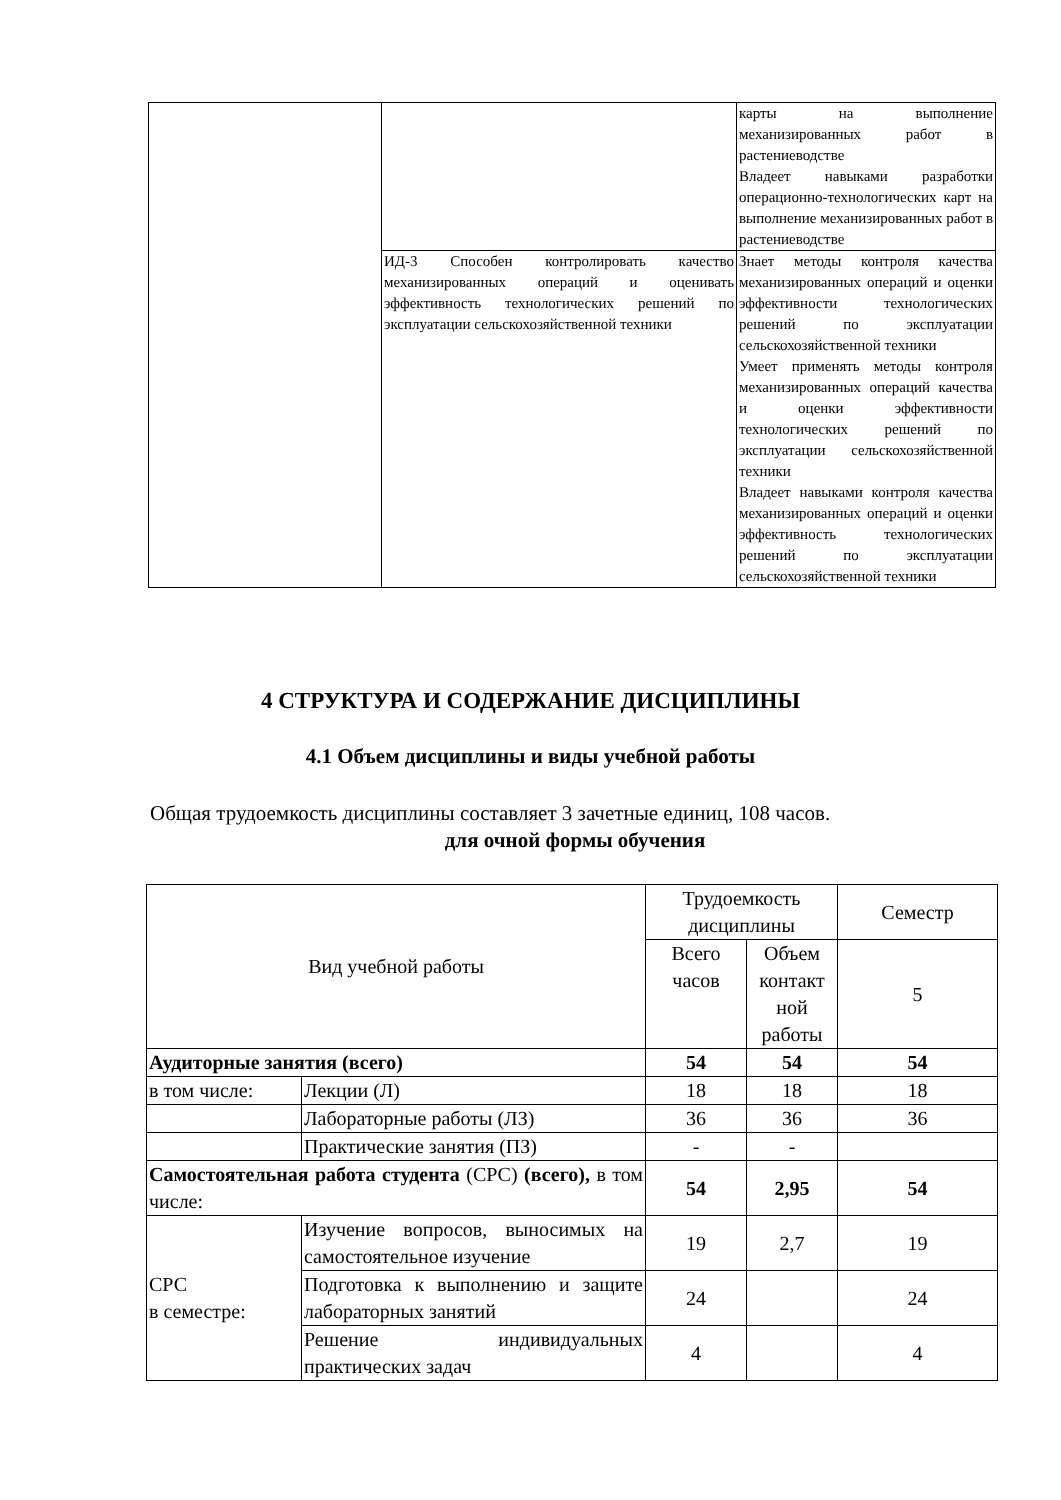| | | карты на выполнение механизированных работ в растениеводстве Владеет навыками разработки операционно-технологических карт на выполнение механизированных работ в растениеводстве |
| | ИД-3 Способен контролировать качество механизированных операций и оценивать эффективность технологических решений по эксплуатации сельскохозяйственной техники | Знает методы контроля качества механизированных операций и оценки эффективности технологических решений по эксплуатации сельскохозяйственной техники Умеет применять методы контроля механизированных операций качества и оценки эффективности технологических решений по эксплуатации сельскохозяйственной техники Владеет навыками контроля качества механизированных операций и оценки эффективность технологических решений по эксплуатации сельскохозяйственной техники |
4 СТРУКТУРА И СОДЕРЖАНИЕ ДИСЦИПЛИНЫ
4.1 Объем дисциплины и виды учебной работы
Общая трудоемкость дисциплины составляет 3 зачетные единиц, 108 часов.
для очной формы обучения
| Вид учебной работы | | Трудоемкость дисциплины | | Семестр |
| --- | --- | --- | --- | --- |
| | | Всего часов | Объем контакт ной работы | 5 |
| Аудиторные занятия (всего) | | 54 | 54 | 54 |
| в том числе: | Лекции (Л) | 18 | 18 | 18 |
| | Лабораторные работы (ЛЗ) | 36 | 36 | 36 |
| | Практические занятия (ПЗ) | - | - | |
| Самостоятельная работа студента (СРС) (всего), в том числе: | | 54 | 2,95 | 54 |
| СРС в семестре: | Изучение вопросов, выносимых на самостоятельное изучение | 19 | 2,7 | 19 |
| | Подготовка к выполнению и защите лабораторных занятий | 24 | | 24 |
| | Решение индивидуальных практических задач | 4 | | 4 |